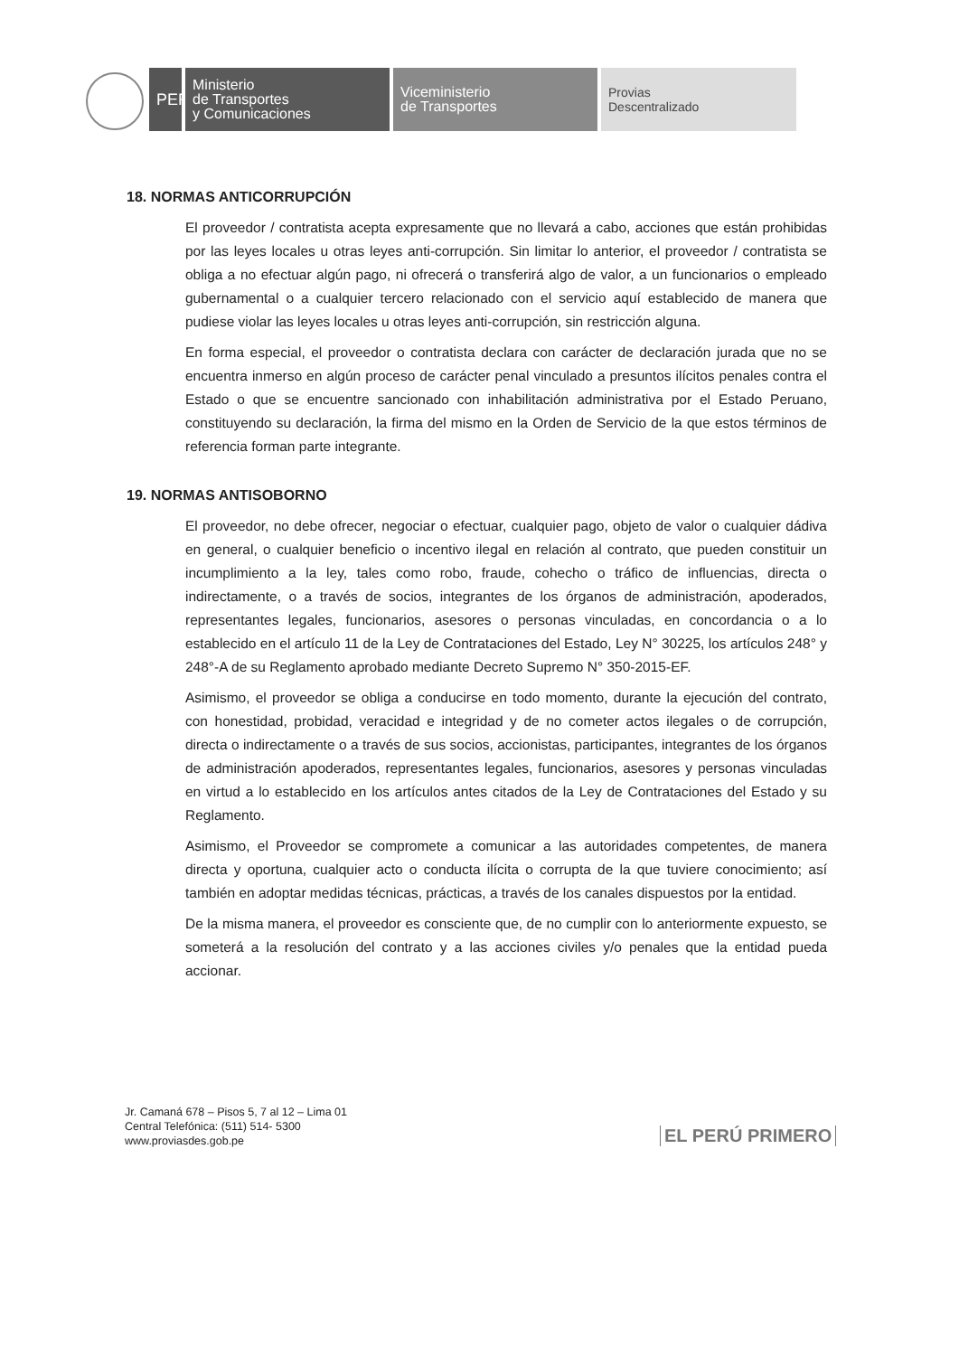PERÚ
Ministerio
de Transportes
y Comunicaciones
Viceministerio
de Transportes
Provias
Descentralizado
18. NORMAS ANTICORRUPCIÓN
El proveedor / contratista acepta expresamente que no llevará a cabo, acciones que están prohibidas por las leyes locales u otras leyes anti-corrupción. Sin limitar lo anterior, el proveedor / contratista se obliga a no efectuar algún pago, ni ofrecerá o transferirá algo de valor, a un funcionarios o empleado gubernamental o a cualquier tercero relacionado con el servicio aquí establecido de manera que pudiese violar las leyes locales u otras leyes anti-corrupción, sin restricción alguna.
En forma especial, el proveedor o contratista declara con carácter de declaración jurada que no se encuentra inmerso en algún proceso de carácter penal vinculado a presuntos ilícitos penales contra el Estado o que se encuentre sancionado con inhabilitación administrativa por el Estado Peruano, constituyendo su declaración, la firma del mismo en la Orden de Servicio de la que estos términos de referencia forman parte integrante.
19. NORMAS ANTISOBORNO
El proveedor, no debe ofrecer, negociar o efectuar, cualquier pago, objeto de valor o cualquier dádiva en general, o cualquier beneficio o incentivo ilegal en relación al contrato, que pueden constituir un incumplimiento a la ley, tales como robo, fraude, cohecho o tráfico de influencias, directa o indirectamente, o a través de socios, integrantes de los órganos de administración, apoderados, representantes legales, funcionarios, asesores o personas vinculadas, en concordancia o a lo establecido en el artículo 11 de la Ley de Contrataciones del Estado, Ley N° 30225, los artículos 248° y 248°-A de su Reglamento aprobado mediante Decreto Supremo N° 350-2015-EF.
Asimismo, el proveedor se obliga a conducirse en todo momento, durante la ejecución del contrato, con honestidad, probidad, veracidad e integridad y de no cometer actos ilegales o de corrupción, directa o indirectamente o a través de sus socios, accionistas, participantes, integrantes de los órganos de administración apoderados, representantes legales, funcionarios, asesores y personas vinculadas en virtud a lo establecido en los artículos antes citados de la Ley de Contrataciones del Estado y su Reglamento.
Asimismo, el Proveedor se compromete a comunicar a las autoridades competentes, de manera directa y oportuna, cualquier acto o conducta ilícita o corrupta de la que tuviere conocimiento; así también en adoptar medidas técnicas, prácticas, a través de los canales dispuestos por la entidad.
De la misma manera, el proveedor es consciente que, de no cumplir con lo anteriormente expuesto, se someterá a la resolución del contrato y a las acciones civiles y/o penales que la entidad pueda accionar.
Jr. Camaná 678 – Pisos 5, 7 al 12 – Lima 01
Central Telefónica: (511) 514- 5300
www.proviasdes.gob.pe
EL PERÚ PRIMERO